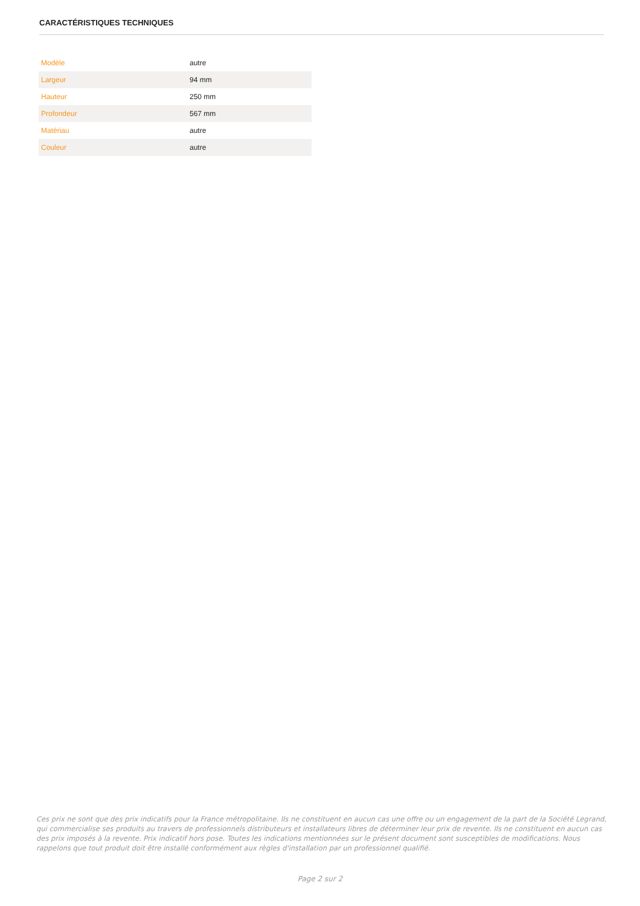CARACTÉRISTIQUES TECHNIQUES
| Modèle | autre |
| Largeur | 94 mm |
| Hauteur | 250 mm |
| Profondeur | 567 mm |
| Matériau | autre |
| Couleur | autre |
Ces prix ne sont que des prix indicatifs pour la France métropolitaine. Ils ne constituent en aucun cas une offre ou un engagement de la part de la Société Legrand, qui commercialise ses produits au travers de professionnels distributeurs et installateurs libres de déterminer leur prix de revente. Ils ne constituent en aucun cas des prix imposés à la revente. Prix indicatif hors pose. Toutes les indications mentionnées sur le présent document sont susceptibles de modifications. Nous rappelons que tout produit doit être installé conformément aux règles d'installation par un professionnel qualifié.
Page 2 sur 2